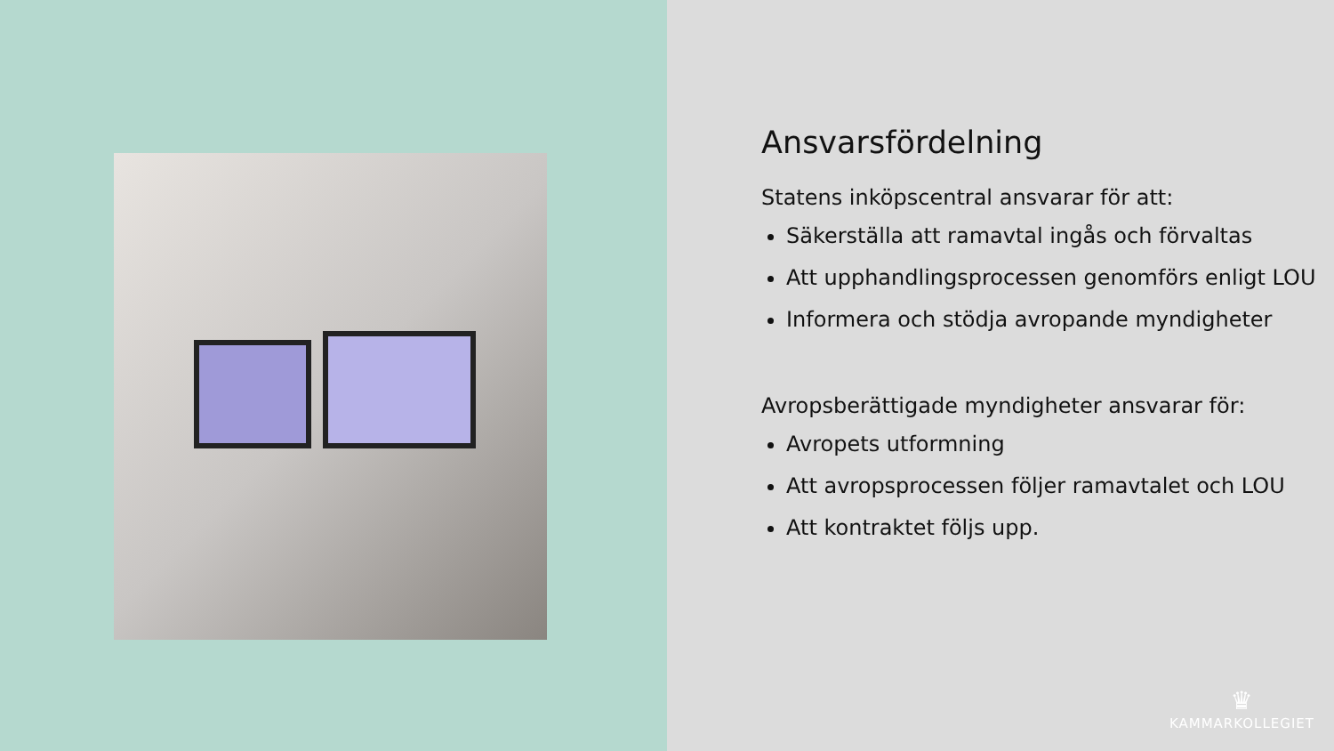Ansvarsfördelning
Statens inköpscentral ansvarar för att:
Säkerställa att ramavtal ingås och förvaltas
Att upphandlingsprocessen genomförs enligt LOU
Informera och stödja avropande myndigheter
Avropsberättigade myndigheter ansvarar för:
Avropets utformning
Att avropsprocessen följer ramavtalet och LOU
Att kontraktet följs upp.
♛
KAMMARKOLLEGIET